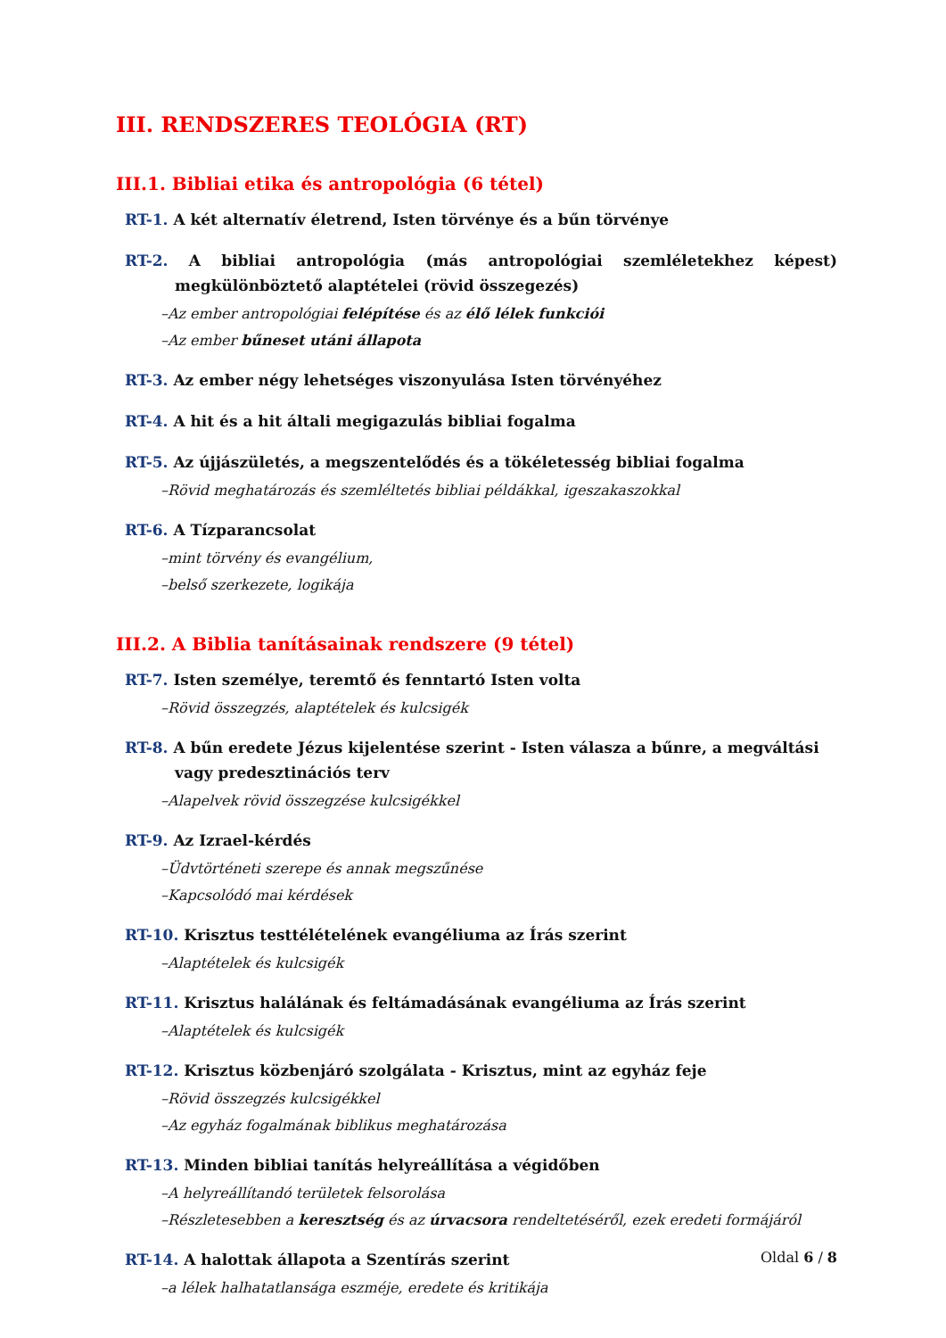III. RENDSZERES TEOLÓGIA (RT)
III.1. Bibliai etika és antropológia (6 tétel)
RT-1. A két alternatív életrend, Isten törvénye és a bűn törvénye
RT-2. A bibliai antropológia (más antropológiai szemléletekhez képest) megkülönböztető alaptételei (rövid összegezés)
–Az ember antropológiai felépítése és az élő lélek funkciói
–Az ember bűneset utáni állapota
RT-3. Az ember négy lehetséges viszonyulása Isten törvényéhez
RT-4. A hit és a hit általi megigazulás bibliai fogalma
RT-5. Az újjászületés, a megszentelődés és a tökéletesség bibliai fogalma
–Rövid meghatározás és szemléltetés bibliai példákkal, igeszakaszokkal
RT-6. A Tízparancsolat
–mint törvény és evangélium,
–belső szerkezete, logikája
III.2. A Biblia tanításainak rendszere (9 tétel)
RT-7. Isten személye, teremtő és fenntartó Isten volta
–Rövid összegzés, alaptételek és kulcsigék
RT-8. A bűn eredete Jézus kijelentése szerint - Isten válasza a bűnre, a megváltási vagy predesztinációs terv
–Alapelvek rövid összegzése kulcsigékkel
RT-9. Az Izrael-kérdés
–Üdvtörténeti szerepe és annak megszűnése
–Kapcsolódó mai kérdések
RT-10. Krisztus testtélételének evangéliuma az Írás szerint
–Alaptételek és kulcsigék
RT-11. Krisztus halálának és feltámadásának evangéliuma az Írás szerint
–Alaptételek és kulcsigék
RT-12. Krisztus közbenjáró szolgálata - Krisztus, mint az egyház feje
–Rövid összegzés kulcsigékkel
–Az egyház fogalmának biblikus meghatározása
RT-13. Minden bibliai tanítás helyreállítása a végidőben
–A helyreállítandó területek felsorolása
–Részletesebben a keresztség és az úrvacsora rendeltetéséről, ezek eredeti formájáról
RT-14. A halottak állapota a Szentírás szerint
–a lélek halhatatlansága eszméje, eredete és kritikája
Oldal 6 / 8